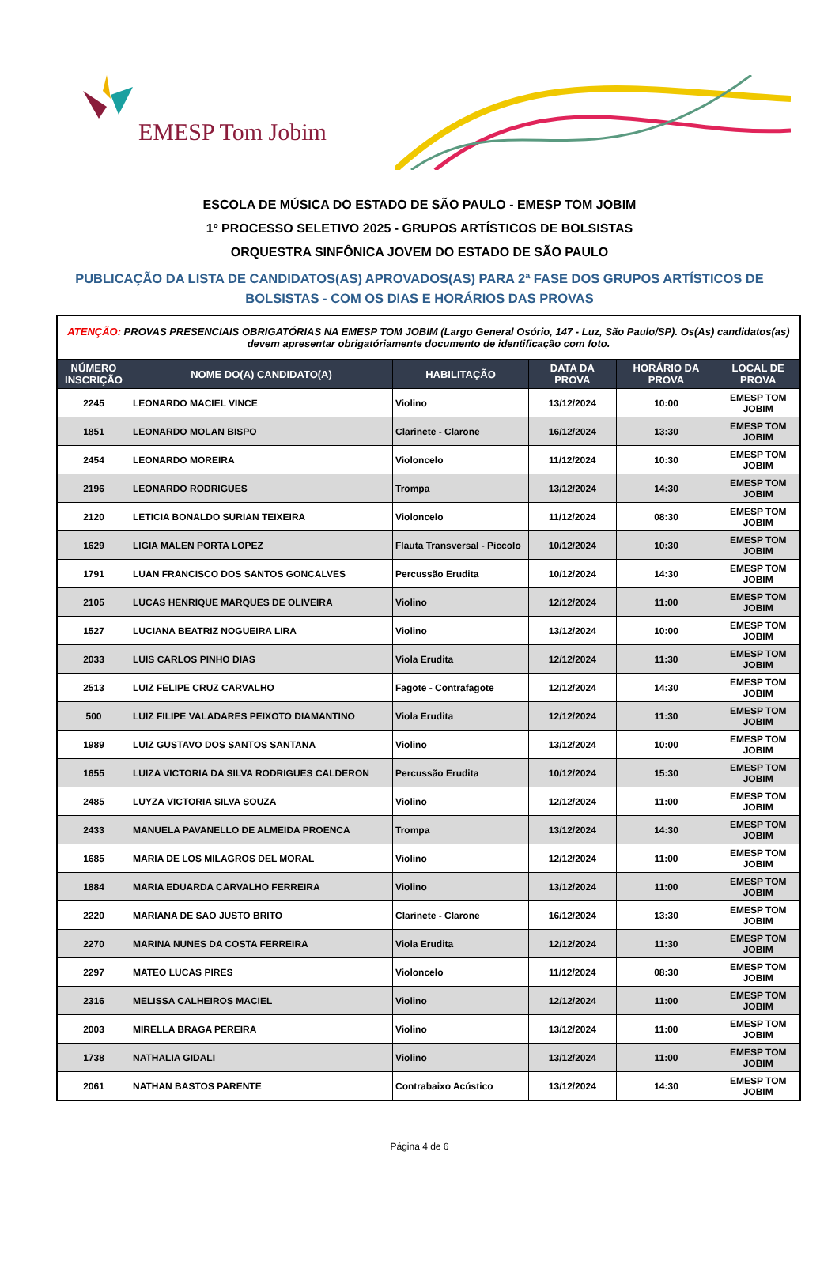EMESP Tom Jobim
ESCOLA DE MÚSICA DO ESTADO DE SÃO PAULO - EMESP TOM JOBIM
1º PROCESSO SELETIVO 2025 - GRUPOS ARTÍSTICOS DE BOLSISTAS
ORQUESTRA SINFÔNICA JOVEM DO ESTADO DE SÃO PAULO
PUBLICAÇÃO DA LISTA DE CANDIDATOS(AS) APROVADOS(AS) PARA 2ª FASE DOS GRUPOS ARTÍSTICOS DE BOLSISTAS - COM OS DIAS E HORÁRIOS DAS PROVAS
| ATENÇÃO: PROVAS PRESENCIAIS OBRIGATÓRIAS NA EMESP TOM JOBIM (Largo General Osório, 147 - Luz, São Paulo/SP). Os(As) candidatos(as) devem apresentar obrigatóriamente documento de identificação com foto. | | | | | |
| NÚMERO INSCRIÇÃO | NOME DO(A) CANDIDATO(A) | HABILITAÇÃO | DATA DA PROVA | HORÁRIO DA PROVA | LOCAL DE PROVA |
| 2245 | LEONARDO MACIEL VINCE | Violino | 13/12/2024 | 10:00 | EMESP TOM JOBIM |
| 1851 | LEONARDO MOLAN BISPO | Clarinete - Clarone | 16/12/2024 | 13:30 | EMESP TOM JOBIM |
| 2454 | LEONARDO MOREIRA | Violoncelo | 11/12/2024 | 10:30 | EMESP TOM JOBIM |
| 2196 | LEONARDO RODRIGUES | Trompa | 13/12/2024 | 14:30 | EMESP TOM JOBIM |
| 2120 | LETICIA BONALDO SURIAN TEIXEIRA | Violoncelo | 11/12/2024 | 08:30 | EMESP TOM JOBIM |
| 1629 | LIGIA MALEN PORTA LOPEZ | Flauta Transversal - Piccolo | 10/12/2024 | 10:30 | EMESP TOM JOBIM |
| 1791 | LUAN FRANCISCO DOS SANTOS GONCALVES | Percussão Erudita | 10/12/2024 | 14:30 | EMESP TOM JOBIM |
| 2105 | LUCAS HENRIQUE MARQUES DE OLIVEIRA | Violino | 12/12/2024 | 11:00 | EMESP TOM JOBIM |
| 1527 | LUCIANA BEATRIZ NOGUEIRA LIRA | Violino | 13/12/2024 | 10:00 | EMESP TOM JOBIM |
| 2033 | LUIS CARLOS PINHO DIAS | Viola Erudita | 12/12/2024 | 11:30 | EMESP TOM JOBIM |
| 2513 | LUIZ FELIPE CRUZ CARVALHO | Fagote - Contrafagote | 12/12/2024 | 14:30 | EMESP TOM JOBIM |
| 500 | LUIZ FILIPE VALADARES PEIXOTO DIAMANTINO | Viola Erudita | 12/12/2024 | 11:30 | EMESP TOM JOBIM |
| 1989 | LUIZ GUSTAVO DOS SANTOS SANTANA | Violino | 13/12/2024 | 10:00 | EMESP TOM JOBIM |
| 1655 | LUIZA VICTORIA DA SILVA RODRIGUES CALDERON | Percussão Erudita | 10/12/2024 | 15:30 | EMESP TOM JOBIM |
| 2485 | LUYZA VICTORIA SILVA SOUZA | Violino | 12/12/2024 | 11:00 | EMESP TOM JOBIM |
| 2433 | MANUELA PAVANELLO DE ALMEIDA PROENCA | Trompa | 13/12/2024 | 14:30 | EMESP TOM JOBIM |
| 1685 | MARIA DE LOS MILAGROS DEL MORAL | Violino | 12/12/2024 | 11:00 | EMESP TOM JOBIM |
| 1884 | MARIA EDUARDA CARVALHO FERREIRA | Violino | 13/12/2024 | 11:00 | EMESP TOM JOBIM |
| 2220 | MARIANA DE SAO JUSTO BRITO | Clarinete - Clarone | 16/12/2024 | 13:30 | EMESP TOM JOBIM |
| 2270 | MARINA NUNES DA COSTA FERREIRA | Viola Erudita | 12/12/2024 | 11:30 | EMESP TOM JOBIM |
| 2297 | MATEO LUCAS PIRES | Violoncelo | 11/12/2024 | 08:30 | EMESP TOM JOBIM |
| 2316 | MELISSA CALHEIROS MACIEL | Violino | 12/12/2024 | 11:00 | EMESP TOM JOBIM |
| 2003 | MIRELLA BRAGA PEREIRA | Violino | 13/12/2024 | 11:00 | EMESP TOM JOBIM |
| 1738 | NATHALIA GIDALI | Violino | 13/12/2024 | 11:00 | EMESP TOM JOBIM |
| 2061 | NATHAN BASTOS PARENTE | Contrabaixo Acústico | 13/12/2024 | 14:30 | EMESP TOM JOBIM |
Página 4 de 6